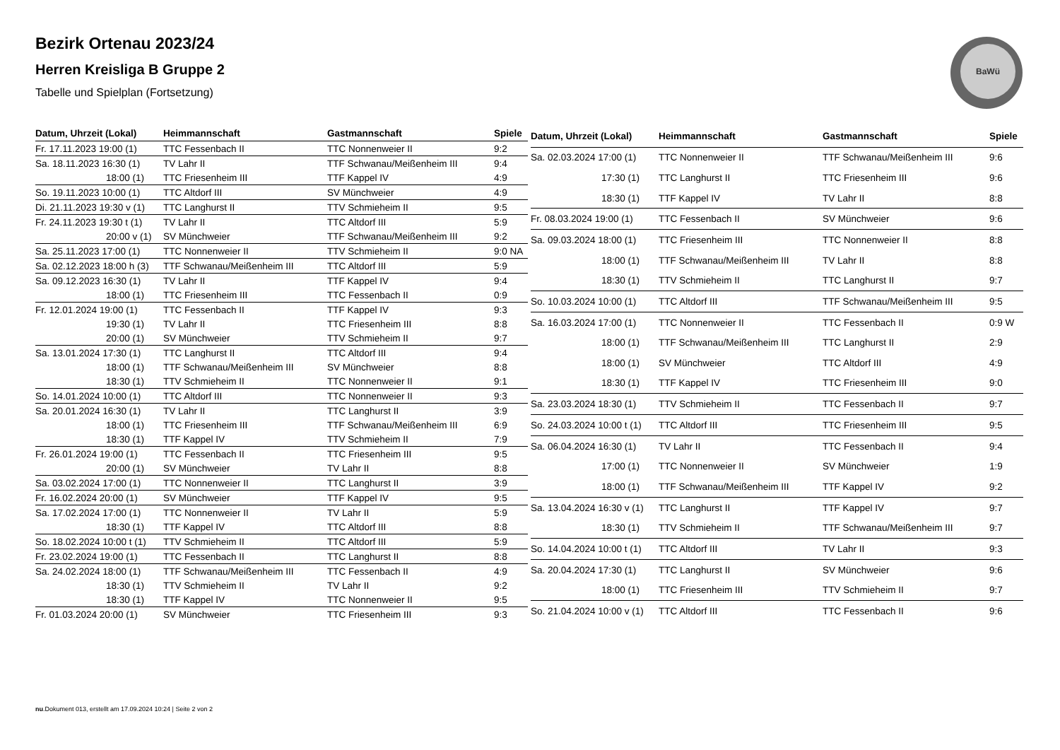Bezirk Ortenau 2023/24
Herren Kreisliga B Gruppe 2
Tabelle und Spielplan (Fortsetzung)
BaWü
| Datum, Uhrzeit (Lokal) | Heimmannschaft | Gastmannschaft | Spiele |
| --- | --- | --- | --- |
| Fr. 17.11.2023 19:00 (1) | TTC Fessenbach II | TTC Nonnenweier II | 9:2 |
| Sa. 18.11.2023 16:30 (1) | TV Lahr II | TTF Schwanau/Meißenheim III | 9:4 |
| 18:00 (1) | TTC Friesenheim III | TTF Kappel IV | 4:9 |
| So. 19.11.2023 10:00 (1) | TTC Altdorf III | SV Münchweier | 4:9 |
| Di. 21.11.2023 19:30 v (1) | TTC Langhurst II | TTV Schmieheim II | 9:5 |
| Fr. 24.11.2023 19:30 t (1) | TV Lahr II | TTC Altdorf III | 5:9 |
| 20:00 v (1) | SV Münchweier | TTF Schwanau/Meißenheim III | 9:2 |
| Sa. 25.11.2023 17:00 (1) | TTC Nonnenweier II | TTV Schmieheim II | 9:0 NA |
| Sa. 02.12.2023 18:00 h (3) | TTF Schwanau/Meißenheim III | TTC Altdorf III | 5:9 |
| Sa. 09.12.2023 16:30 (1) | TV Lahr II | TTF Kappel IV | 9:4 |
| 18:00 (1) | TTC Friesenheim III | TTC Fessenbach II | 0:9 |
| Fr. 12.01.2024 19:00 (1) | TTC Fessenbach II | TTF Kappel IV | 9:3 |
| 19:30 (1) | TV Lahr II | TTC Friesenheim III | 8:8 |
| 20:00 (1) | SV Münchweier | TTV Schmieheim II | 9:7 |
| Sa. 13.01.2024 17:30 (1) | TTC Langhurst II | TTC Altdorf III | 9:4 |
| 18:00 (1) | TTF Schwanau/Meißenheim III | SV Münchweier | 8:8 |
| 18:30 (1) | TTV Schmieheim II | TTC Nonnenweier II | 9:1 |
| So. 14.01.2024 10:00 (1) | TTC Altdorf III | TTC Nonnenweier II | 9:3 |
| Sa. 20.01.2024 16:30 (1) | TV Lahr II | TTC Langhurst II | 3:9 |
| 18:00 (1) | TTC Friesenheim III | TTF Schwanau/Meißenheim III | 6:9 |
| 18:30 (1) | TTF Kappel IV | TTV Schmieheim II | 7:9 |
| Fr. 26.01.2024 19:00 (1) | TTC Fessenbach II | TTC Friesenheim III | 9:5 |
| 20:00 (1) | SV Münchweier | TV Lahr II | 8:8 |
| Sa. 03.02.2024 17:00 (1) | TTC Nonnenweier II | TTC Langhurst II | 3:9 |
| Fr. 16.02.2024 20:00 (1) | SV Münchweier | TTF Kappel IV | 9:5 |
| Sa. 17.02.2024 17:00 (1) | TTC Nonnenweier II | TV Lahr II | 5:9 |
| 18:30 (1) | TTF Kappel IV | TTC Altdorf III | 8:8 |
| So. 18.02.2024 10:00 t (1) | TTV Schmieheim II | TTC Altdorf III | 5:9 |
| Fr. 23.02.2024 19:00 (1) | TTC Fessenbach II | TTC Langhurst II | 8:8 |
| Sa. 24.02.2024 18:00 (1) | TTF Schwanau/Meißenheim III | TTC Fessenbach II | 4:9 |
| 18:30 (1) | TTV Schmieheim II | TV Lahr II | 9:2 |
| 18:30 (1) | TTF Kappel IV | TTC Nonnenweier II | 9:5 |
| Fr. 01.03.2024 20:00 (1) | SV Münchweier | TTC Friesenheim III | 9:3 |
| Datum, Uhrzeit (Lokal) | Heimmannschaft | Gastmannschaft | Spiele |
| --- | --- | --- | --- |
| Sa. 02.03.2024 17:00 (1) | TTC Nonnenweier II | TTF Schwanau/Meißenheim III | 9:6 |
| 17:30 (1) | TTC Langhurst II | TTC Friesenheim III | 9:6 |
| 18:30 (1) | TTF Kappel IV | TV Lahr II | 8:8 |
| Fr. 08.03.2024 19:00 (1) | TTC Fessenbach II | SV Münchweier | 9:6 |
| Sa. 09.03.2024 18:00 (1) | TTC Friesenheim III | TTC Nonnenweier II | 8:8 |
| 18:00 (1) | TTF Schwanau/Meißenheim III | TV Lahr II | 8:8 |
| 18:30 (1) | TTV Schmieheim II | TTC Langhurst II | 9:7 |
| So. 10.03.2024 10:00 (1) | TTC Altdorf III | TTF Schwanau/Meißenheim III | 9:5 |
| Sa. 16.03.2024 17:00 (1) | TTC Nonnenweier II | TTC Fessenbach II | 0:9 W |
| 18:00 (1) | TTF Schwanau/Meißenheim III | TTC Langhurst II | 2:9 |
| 18:00 (1) | SV Münchweier | TTC Altdorf III | 4:9 |
| 18:30 (1) | TTF Kappel IV | TTC Friesenheim III | 9:0 |
| Sa. 23.03.2024 18:30 (1) | TTV Schmieheim II | TTC Fessenbach II | 9:7 |
| So. 24.03.2024 10:00 t (1) | TTC Altdorf III | TTC Friesenheim III | 9:5 |
| Sa. 06.04.2024 16:30 (1) | TV Lahr II | TTC Fessenbach II | 9:4 |
| 17:00 (1) | TTC Nonnenweier II | SV Münchweier | 1:9 |
| 18:00 (1) | TTF Schwanau/Meißenheim III | TTF Kappel IV | 9:2 |
| Sa. 13.04.2024 16:30 v (1) | TTC Langhurst II | TTF Kappel IV | 9:7 |
| 18:30 (1) | TTV Schmieheim II | TTF Schwanau/Meißenheim III | 9:7 |
| So. 14.04.2024 10:00 t (1) | TTC Altdorf III | TV Lahr II | 9:3 |
| Sa. 20.04.2024 17:30 (1) | TTC Langhurst II | SV Münchweier | 9:6 |
| 18:00 (1) | TTC Friesenheim III | TTV Schmieheim II | 9:7 |
| So. 21.04.2024 10:00 v (1) | TTC Altdorf III | TTC Fessenbach II | 9:6 |
nu.Dokument 013, erstellt am 17.09.2024 10:24 | Seite 2 von 2